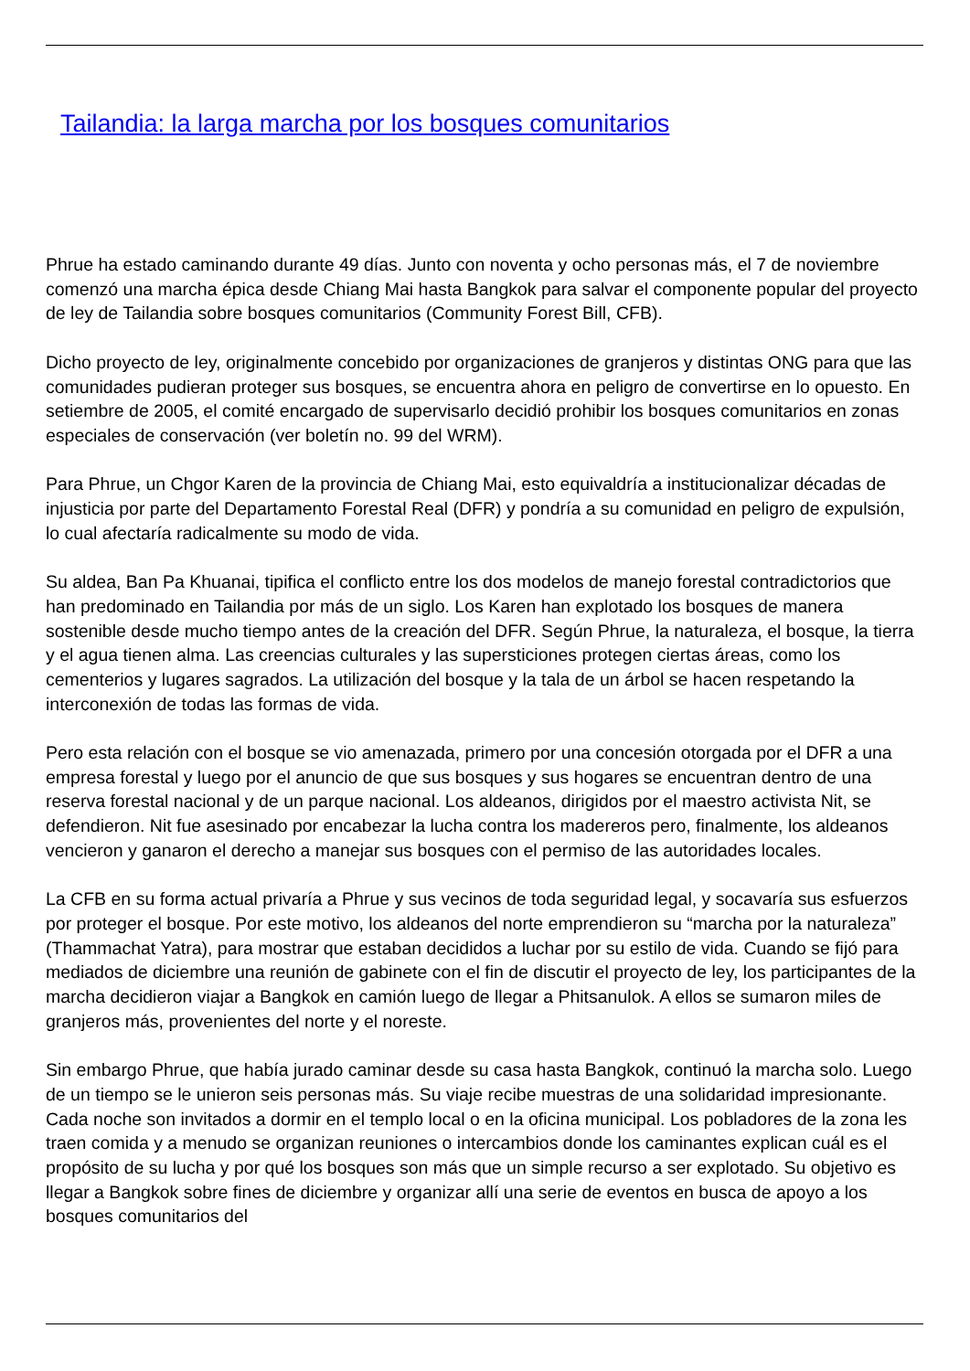Tailandia: la larga marcha por los bosques comunitarios
Phrue ha estado caminando durante 49 días. Junto con noventa y ocho personas más, el 7 de noviembre comenzó una marcha épica desde Chiang Mai hasta Bangkok para salvar el componente popular del proyecto de ley de Tailandia sobre bosques comunitarios (Community Forest Bill, CFB).
Dicho proyecto de ley, originalmente concebido por organizaciones de granjeros y distintas ONG para que las comunidades pudieran proteger sus bosques, se encuentra ahora en peligro de convertirse en lo opuesto. En setiembre de 2005, el comité encargado de supervisarlo decidió prohibir los bosques comunitarios en zonas especiales de conservación (ver boletín no. 99 del WRM).
Para Phrue, un Chgor Karen de la provincia de Chiang Mai, esto equivaldría a institucionalizar décadas de injusticia por parte del Departamento Forestal Real (DFR) y pondría a su comunidad en peligro de expulsión, lo cual afectaría radicalmente su modo de vida.
Su aldea, Ban Pa Khuanai, tipifica el conflicto entre los dos modelos de manejo forestal contradictorios que han predominado en Tailandia por más de un siglo. Los Karen han explotado los bosques de manera sostenible desde mucho tiempo antes de la creación del DFR. Según Phrue, la naturaleza, el bosque, la tierra y el agua tienen alma. Las creencias culturales y las supersticiones protegen ciertas áreas, como los cementerios y lugares sagrados. La utilización del bosque y la tala de un árbol se hacen respetando la interconexión de todas las formas de vida.
Pero esta relación con el bosque se vio amenazada, primero por una concesión otorgada por el DFR a una empresa forestal y luego por el anuncio de que sus bosques y sus hogares se encuentran dentro de una reserva forestal nacional y de un parque nacional. Los aldeanos, dirigidos por el maestro activista Nit, se defendieron. Nit fue asesinado por encabezar la lucha contra los madereros pero, finalmente, los aldeanos vencieron y ganaron el derecho a manejar sus bosques con el permiso de las autoridades locales.
La CFB en su forma actual privaría a Phrue y sus vecinos de toda seguridad legal, y socavaría sus esfuerzos por proteger el bosque. Por este motivo, los aldeanos del norte emprendieron su “marcha por la naturaleza” (Thammachat Yatra), para mostrar que estaban decididos a luchar por su estilo de vida. Cuando se fijó para mediados de diciembre una reunión de gabinete con el fin de discutir el proyecto de ley, los participantes de la marcha decidieron viajar a Bangkok en camión luego de llegar a Phitsanulok. A ellos se sumaron miles de granjeros más, provenientes del norte y el noreste.
Sin embargo Phrue, que había jurado caminar desde su casa hasta Bangkok, continuó la marcha solo. Luego de un tiempo se le unieron seis personas más. Su viaje recibe muestras de una solidaridad impresionante. Cada noche son invitados a dormir en el templo local o en la oficina municipal. Los pobladores de la zona les traen comida y a menudo se organizan reuniones o intercambios donde los caminantes explican cuál es el propósito de su lucha y por qué los bosques son más que un simple recurso a ser explotado. Su objetivo es llegar a Bangkok sobre fines de diciembre y organizar allí una serie de eventos en busca de apoyo a los bosques comunitarios del